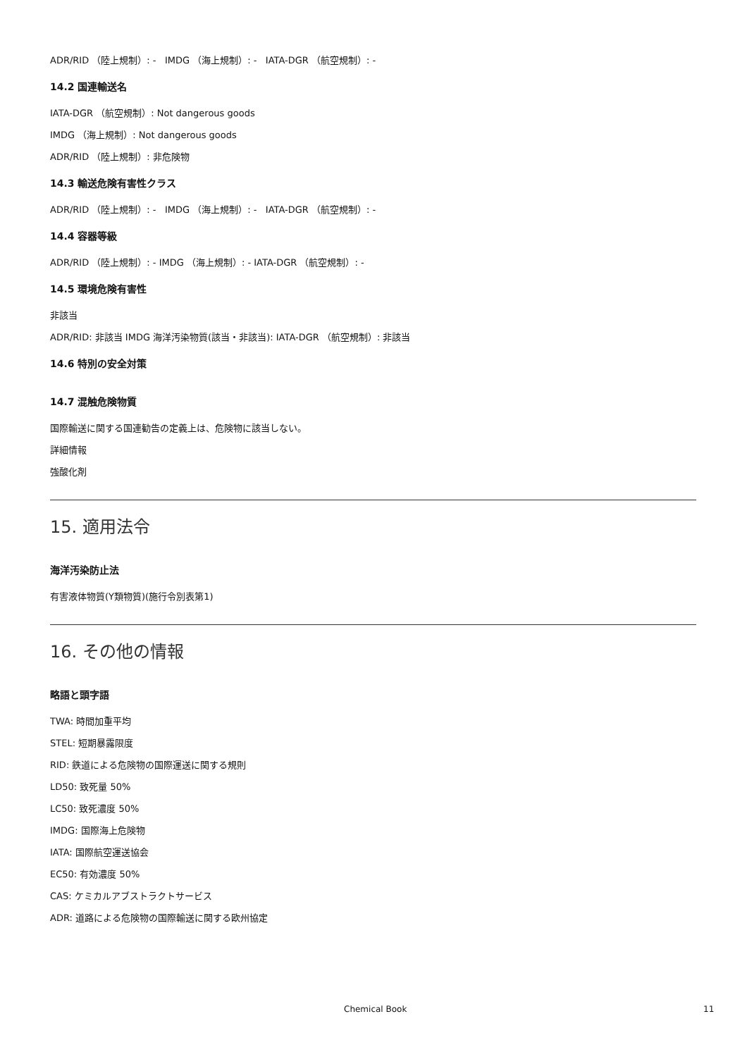ADR/RID （陸上規制）: - IMDG （海上規制）: - IATA-DGR （航空規制）: -
14.2 国連輸送名
IATA-DGR （航空規制）: Not dangerous goods
IMDG （海上規制）: Not dangerous goods
ADR/RID （陸上規制）: 非危険物
14.3 輸送危険有害性クラス
ADR/RID （陸上規制）: - IMDG （海上規制）: - IATA-DGR （航空規制）: -
14.4 容器等級
ADR/RID （陸上規制）: - IMDG （海上規制）: - IATA-DGR （航空規制）: -
14.5 環境危険有害性
非該当
ADR/RID: 非該当 IMDG 海洋汚染物質(該当・非該当): IATA-DGR （航空規制）: 非該当
14.6 特別の安全対策
14.7 混触危険物質
国際輸送に関する国連勧告の定義上は、危険物に該当しない。
詳細情報
強酸化剤
15. 適用法令
海洋汚染防止法
有害液体物質(Y類物質)(施行令別表第1)
16. その他の情報
略語と頭字語
TWA: 時間加重平均
STEL: 短期暴露限度
RID: 鉄道による危険物の国際運送に関する規則
LD50: 致死量 50%
LC50: 致死濃度 50%
IMDG: 国際海上危険物
IATA: 国際航空運送協会
EC50: 有効濃度 50%
CAS: ケミカルアブストラクトサービス
ADR: 道路による危険物の国際輸送に関する欧州協定
Chemical Book 11